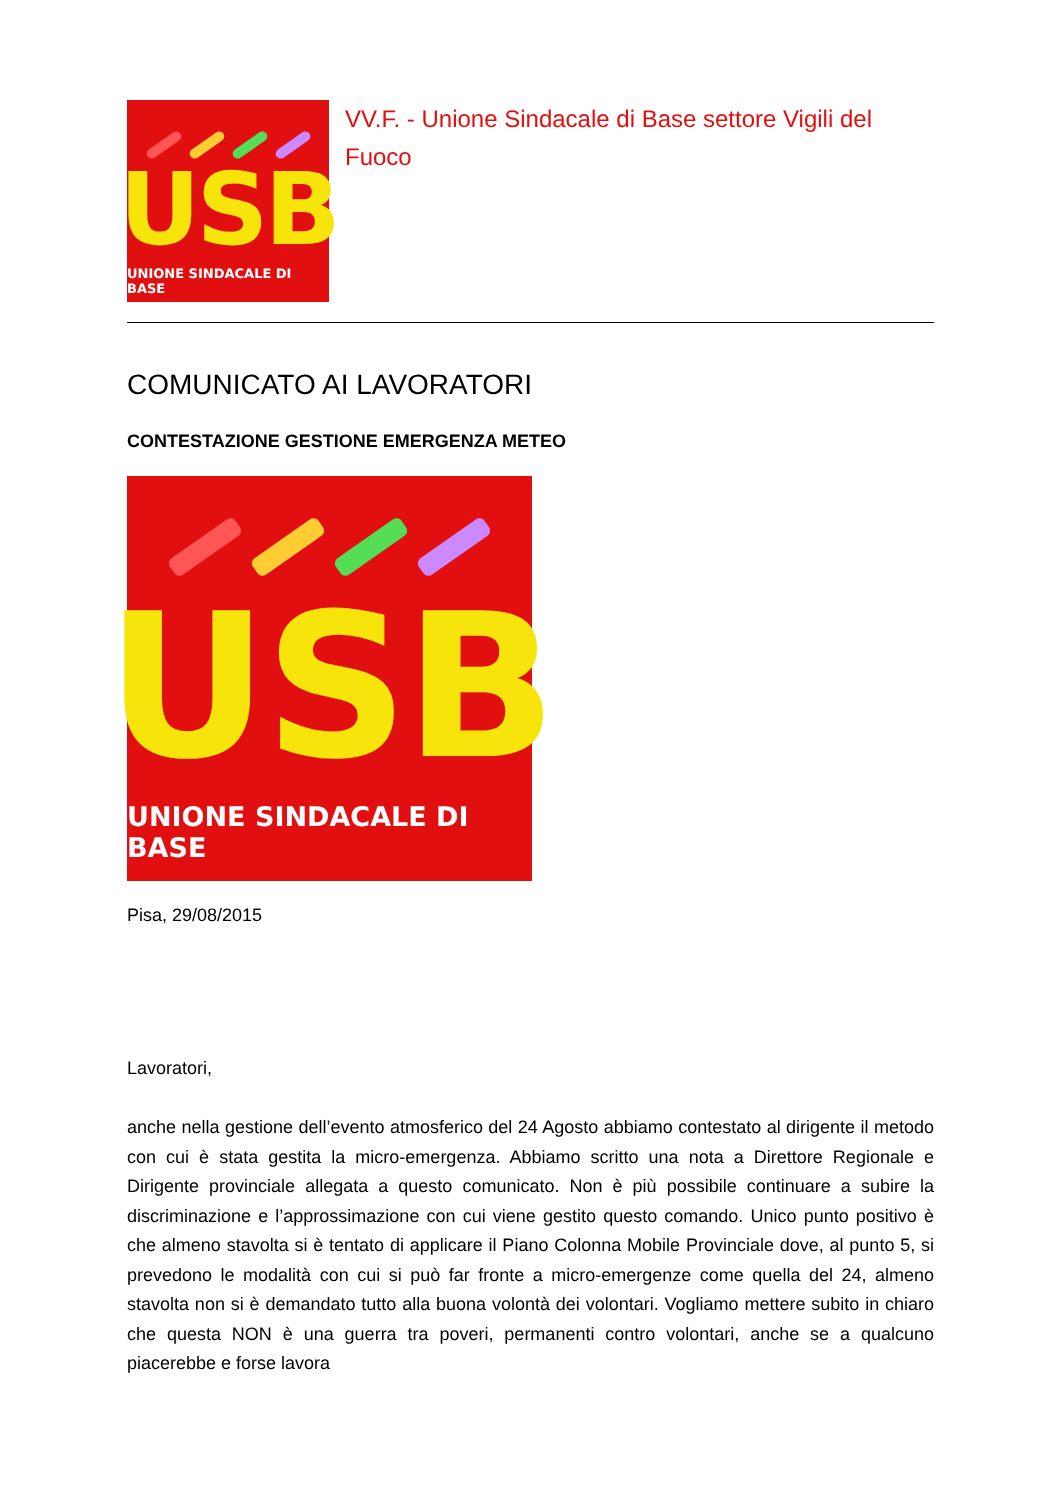USB
UNIONE SINDACALE DI BASE
VV.F. - Unione Sindacale di Base settore Vigili del Fuoco
COMUNICATO AI LAVORATORI
CONTESTAZIONE GESTIONE EMERGENZA METEO
USB
UNIONE SINDACALE DI BASE
Pisa, 29/08/2015
Lavoratori,
anche nella gestione dell’evento atmosferico del 24 Agosto abbiamo contestato al dirigente il metodo con cui è stata gestita la micro-emergenza. Abbiamo scritto una nota a Direttore Regionale e Dirigente provinciale allegata a questo comunicato. Non è più possibile continuare a subire la discriminazione e l’approssimazione con cui viene gestito questo comando. Unico punto positivo è che almeno stavolta si è tentato di applicare il Piano Colonna Mobile Provinciale dove, al punto 5, si prevedono le modalità con cui si può far fronte a micro-emergenze come quella del 24, almeno stavolta non si è demandato tutto alla buona volontà dei volontari. Vogliamo mettere subito in chiaro che questa NON è una guerra tra poveri, permanenti contro volontari, anche se a qualcuno piacerebbe e forse lavora